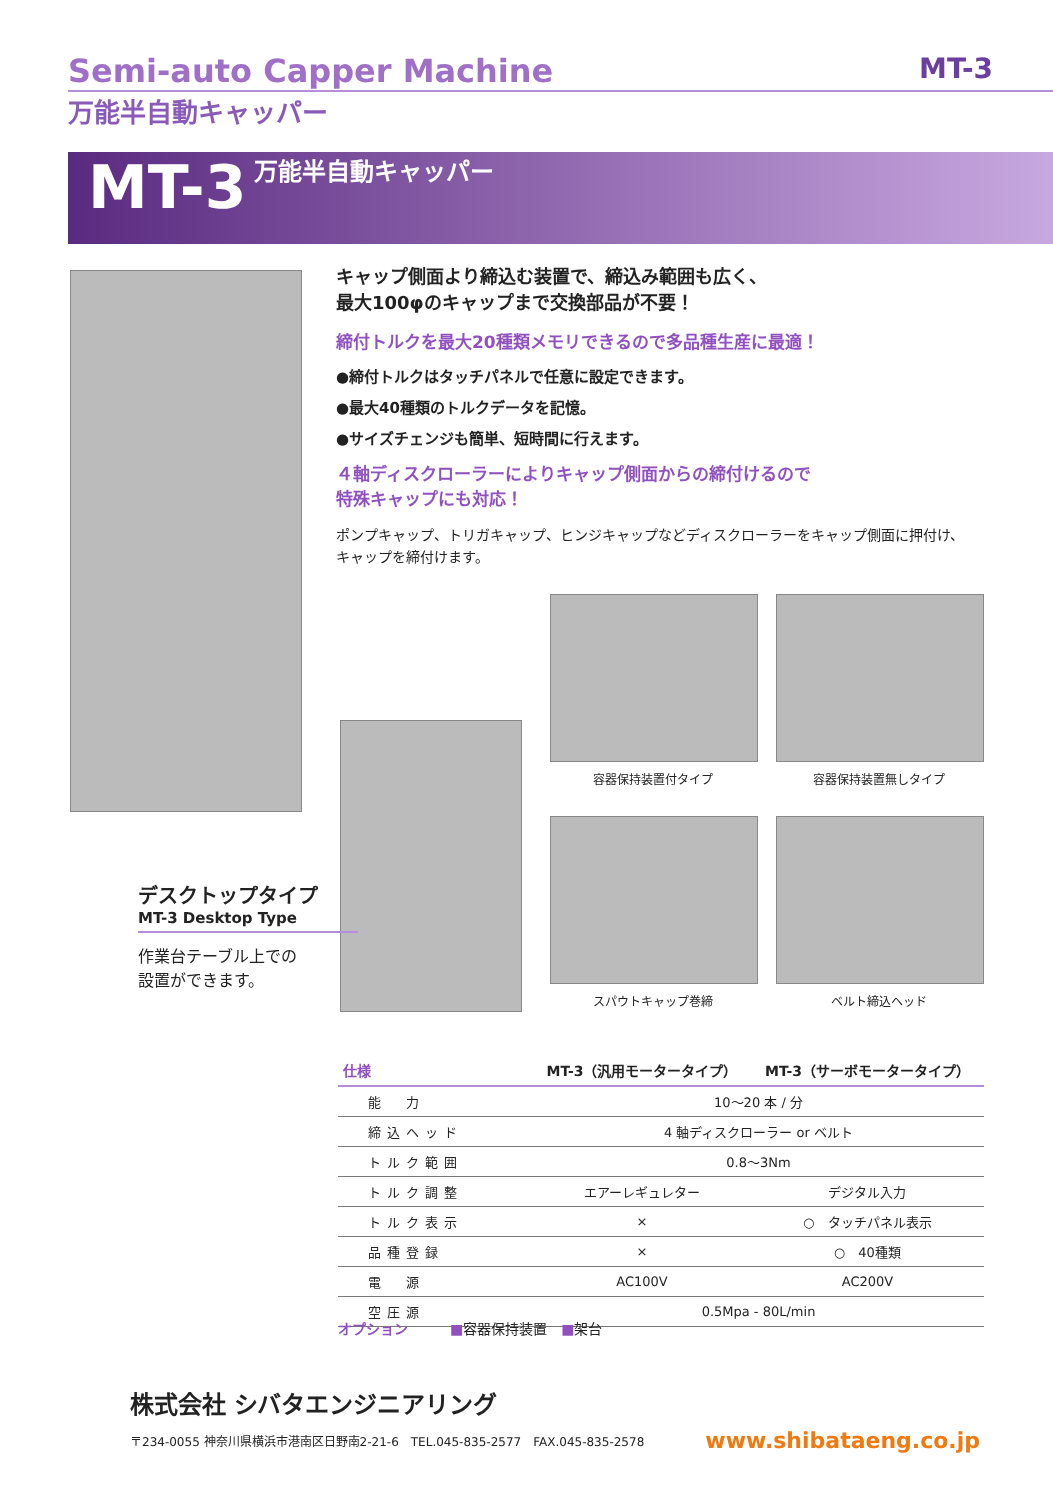Semi-auto Capper Machine MT-3
万能半自動キャッパー
MT-3 万能半自動キャッパー
キャップ側面より締込む装置で、締込み範囲も広く、
最大100φのキャップまで交換部品が不要！
締付トルクを最大20種類メモリできるので多品種生産に最適！
●締付トルクはタッチパネルで任意に設定できます。
●最大40種類のトルクデータを記憶。
●サイズチェンジも簡単、短時間に行えます。
４軸ディスクローラーによりキャップ側面からの締付けるので
特殊キャップにも対応！
ポンプキャップ、トリガキャップ、ヒンジキャップなどディスクローラーをキャップ側面に押付け、キャップを締付けます。
容器保持装置付タイプ 容器保持装置無しタイプ
スパウトキャップ巻締 ベルト締込ヘッド
デスクトップタイプ
MT-3 Desktop Type
作業台テーブル上での
設置ができます。
| 仕様 | MT-3（汎用モータータイプ） | MT-3（サーボモータータイプ） |
| --- | --- | --- |
| 能 力 | 10〜20 本 / 分 | |
| 締込ヘッド | 4 軸ディスクローラー or ベルト | |
| トルク範囲 | 0.8〜3Nm | |
| トルク調整 | エアーレギュレター | デジタル入力 |
| トルク表示 | × | ○ タッチパネル表示 |
| 品種登録 | × | ○ 40種類 |
| 電 源 | AC100V | AC200V |
| 空圧源 | 0.5Mpa - 80L/min | |
オプション　　　■容器保持装置　■架台
株式会社 シバタエンジニアリング
〒234-0055 神奈川県横浜市港南区日野南2-21-6　TEL.045-835-2577　FAX.045-835-2578 www.shibataeng.co.jp